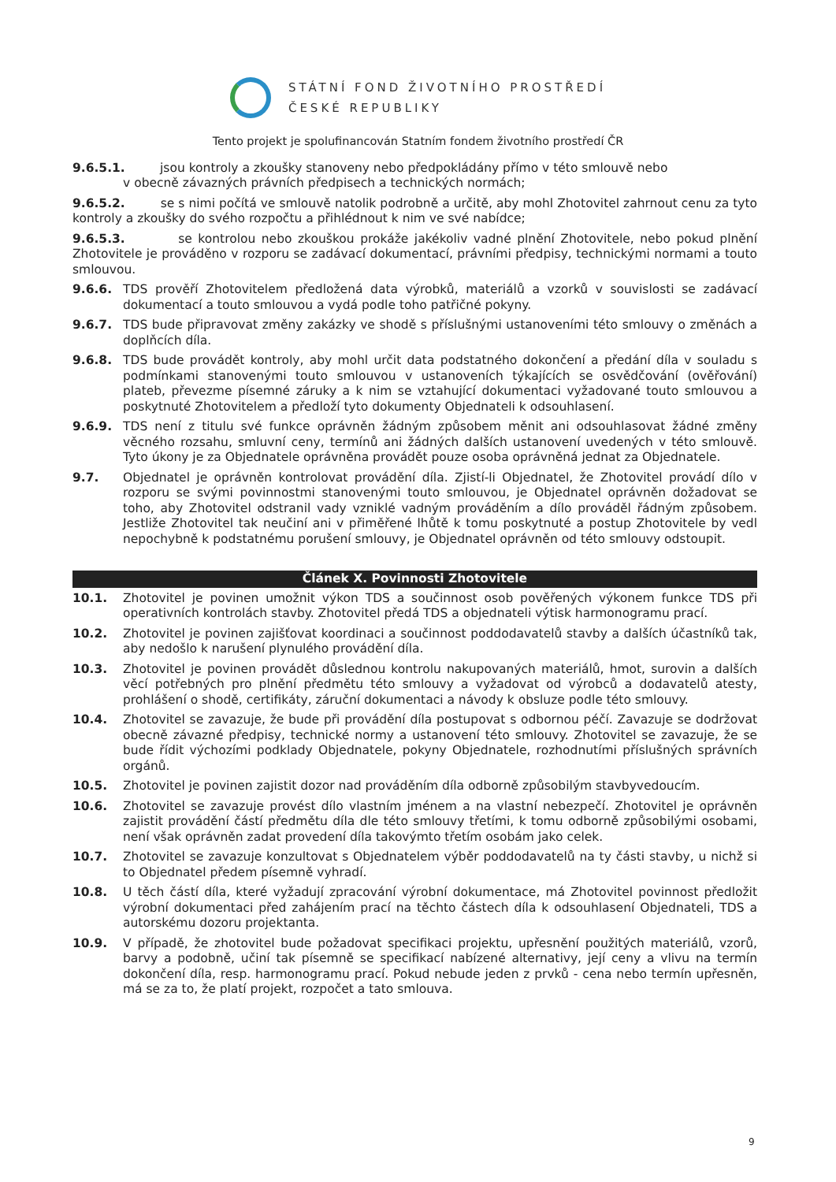STÁTNÍ FOND ŽIVOTNÍHO PROSTŘEDÍ
ČESKÉ REPUBLIKY
Tento projekt je spolufinancován Statním fondem životního prostředí ČR
9.6.5.1. jsou kontroly a zkoušky stanoveny nebo předpokládány přímo v této smlouvě nebo
v obecně závazných právních předpisech a technických normách;
9.6.5.2. se s nimi počítá ve smlouvě natolik podrobně a určitě, aby mohl Zhotovitel zahrnout cenu za tyto kontroly a zkoušky do svého rozpočtu a přihlédnout k nim ve své nabídce;
9.6.5.3. se kontrolou nebo zkouškou prokáže jakékoliv vadné plnění Zhotovitele, nebo pokud plnění Zhotovitele je prováděno v rozporu se zadávací dokumentací, právními předpisy, technickými normami a touto smlouvou.
9.6.6. TDS prověří Zhotovitelem předložená data výrobků, materiálů a vzorků v souvislosti se zadávací dokumentací a touto smlouvou a vydá podle toho patřičné pokyny.
9.6.7. TDS bude připravovat změny zakázky ve shodě s příslušnými ustanoveními této smlouvy o změnách a doplňcích díla.
9.6.8. TDS bude provádět kontroly, aby mohl určit data podstatného dokončení a předání díla v souladu s podmínkami stanovenými touto smlouvou v ustanoveních týkajících se osvědčování (ověřování) plateb, převezme písemné záruky a k nim se vztahující dokumentaci vyžadované touto smlouvou a poskytnuté Zhotovitelem a předloží tyto dokumenty Objednateli k odsouhlasení.
9.6.9. TDS není z titulu své funkce oprávněn žádným způsobem měnit ani odsouhlasovat žádné změny věcného rozsahu, smluvní ceny, termínů ani žádných dalších ustanovení uvedených v této smlouvě. Tyto úkony je za Objednatele oprávněna provádět pouze osoba oprávněná jednat za Objednatele.
9.7. Objednatel je oprávněn kontrolovat provádění díla. Zjistí-li Objednatel, že Zhotovitel provádí dílo v rozporu se svými povinnostmi stanovenými touto smlouvou, je Objednatel oprávněn dožadovat se toho, aby Zhotovitel odstranil vady vzniklé vadným prováděním a dílo prováděl řádným způsobem. Jestliže Zhotovitel tak neučiní ani v přiměřené lhůtě k tomu poskytnuté a postup Zhotovitele by vedl nepochybně k podstatnému porušení smlouvy, je Objednatel oprávněn od této smlouvy odstoupit.
Článek X. Povinnosti Zhotovitele
10.1. Zhotovitel je povinen umožnit výkon TDS a součinnost osob pověřených výkonem funkce TDS při operativních kontrolách stavby. Zhotovitel předá TDS a objednateli výtisk harmonogramu prací.
10.2. Zhotovitel je povinen zajišťovat koordinaci a součinnost poddodavatelů stavby a dalších účastníků tak, aby nedošlo k narušení plynulého provádění díla.
10.3. Zhotovitel je povinen provádět důslednou kontrolu nakupovaných materiálů, hmot, surovin a dalších věcí potřebných pro plnění předmětu této smlouvy a vyžadovat od výrobců a dodavatelů atesty, prohlášení o shodě, certifikáty, záruční dokumentaci a návody k obsluze podle této smlouvy.
10.4. Zhotovitel se zavazuje, že bude při provádění díla postupovat s odbornou péčí. Zavazuje se dodržovat obecně závazné předpisy, technické normy a ustanovení této smlouvy. Zhotovitel se zavazuje, že se bude řídit výchozími podklady Objednatele, pokyny Objednatele, rozhodnutími příslušných správních orgánů.
10.5. Zhotovitel je povinen zajistit dozor nad prováděním díla odborně způsobilým stavbyvedoucím.
10.6. Zhotovitel se zavazuje provést dílo vlastním jménem a na vlastní nebezpečí. Zhotovitel je oprávněn zajistit provádění částí předmětu díla dle této smlouvy třetími, k tomu odborně způsobilými osobami, není však oprávněn zadat provedení díla takovýmto třetím osobám jako celek.
10.7. Zhotovitel se zavazuje konzultovat s Objednatelem výběr poddodavatelů na ty části stavby, u nichž si to Objednatel předem písemně vyhradí.
10.8. U těch částí díla, které vyžadují zpracování výrobní dokumentace, má Zhotovitel povinnost předložit výrobní dokumentaci před zahájením prací na těchto částech díla k odsouhlasení Objednateli, TDS a autorskému dozoru projektanta.
10.9. V případě, že zhotovitel bude požadovat specifikaci projektu, upřesnění použitých materiálů, vzorů, barvy a podobně, učiní tak písemně se specifikací nabízené alternativy, její ceny a vlivu na termín dokončení díla, resp. harmonogramu prací. Pokud nebude jeden z prvků - cena nebo termín upřesněn, má se za to, že platí projekt, rozpočet a tato smlouva.
9